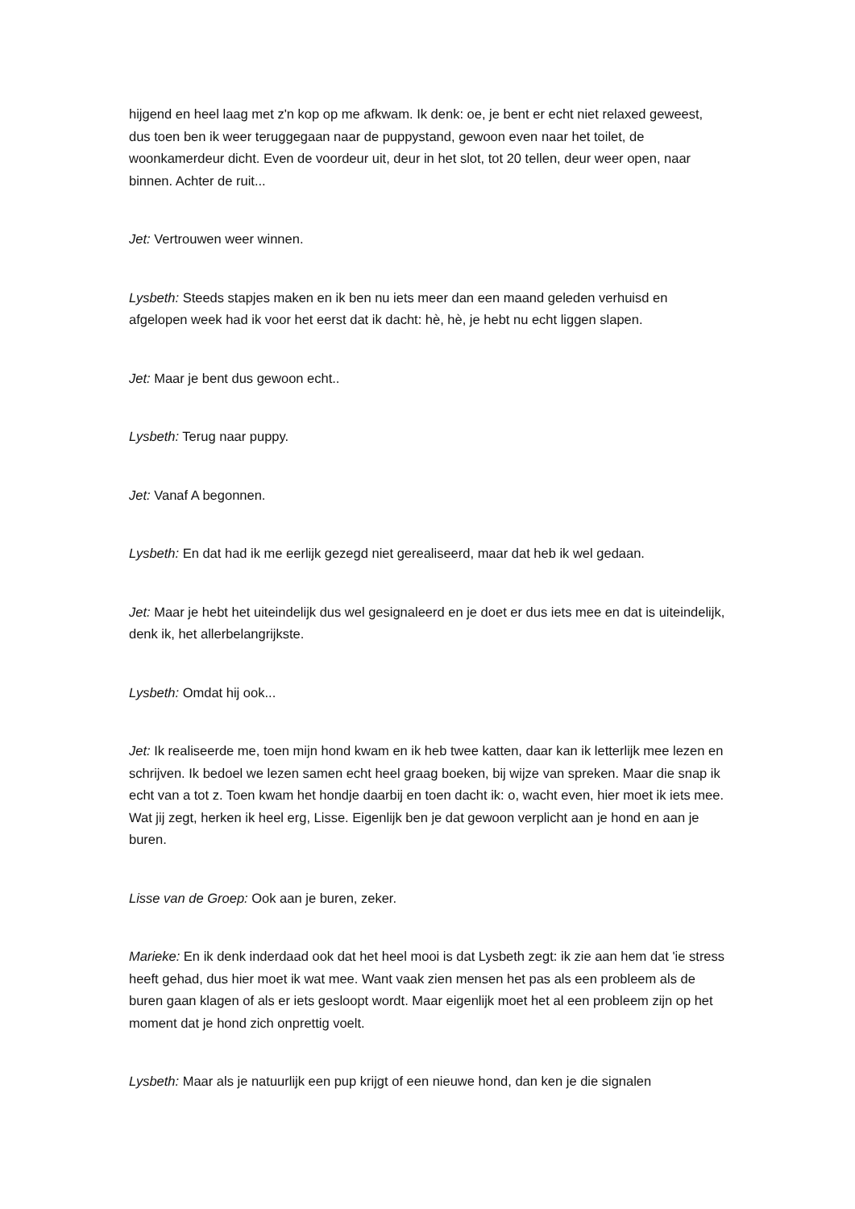hijgend en heel laag met z'n kop op me afkwam. Ik denk: oe, je bent er echt niet relaxed geweest, dus toen ben ik weer teruggegaan naar de puppystand, gewoon even naar het toilet, de woonkamerdeur dicht. Even de voordeur uit, deur in het slot, tot 20 tellen, deur weer open, naar binnen. Achter de ruit...
Jet: Vertrouwen weer winnen.
Lysbeth: Steeds stapjes maken en ik ben nu iets meer dan een maand geleden verhuisd en afgelopen week had ik voor het eerst dat ik dacht: hè, hè, je hebt nu echt liggen slapen.
Jet: Maar je bent dus gewoon echt..
Lysbeth: Terug naar puppy.
Jet: Vanaf A begonnen.
Lysbeth: En dat had ik me eerlijk gezegd niet gerealiseerd, maar dat heb ik wel gedaan.
Jet: Maar je hebt het uiteindelijk dus wel gesignaleerd en je doet er dus iets mee en dat is uiteindelijk, denk ik, het allerbelangrijkste.
Lysbeth: Omdat hij ook...
Jet: Ik realiseerde me, toen mijn hond kwam en ik heb twee katten, daar kan ik letterlijk mee lezen en schrijven. Ik bedoel we lezen samen echt heel graag boeken, bij wijze van spreken. Maar die snap ik echt van a tot z. Toen kwam het hondje daarbij en toen dacht ik: o, wacht even, hier moet ik iets mee. Wat jij zegt, herken ik heel erg, Lisse. Eigenlijk ben je dat gewoon verplicht aan je hond en aan je buren.
Lisse van de Groep: Ook aan je buren, zeker.
Marieke: En ik denk inderdaad ook dat het heel mooi is dat Lysbeth zegt: ik zie aan hem dat 'ie stress heeft gehad, dus hier moet ik wat mee. Want vaak zien mensen het pas als een probleem als de buren gaan klagen of als er iets gesloopt wordt. Maar eigenlijk moet het al een probleem zijn op het moment dat je hond zich onprettig voelt.
Lysbeth: Maar als je natuurlijk een pup krijgt of een nieuwe hond, dan ken je die signalen